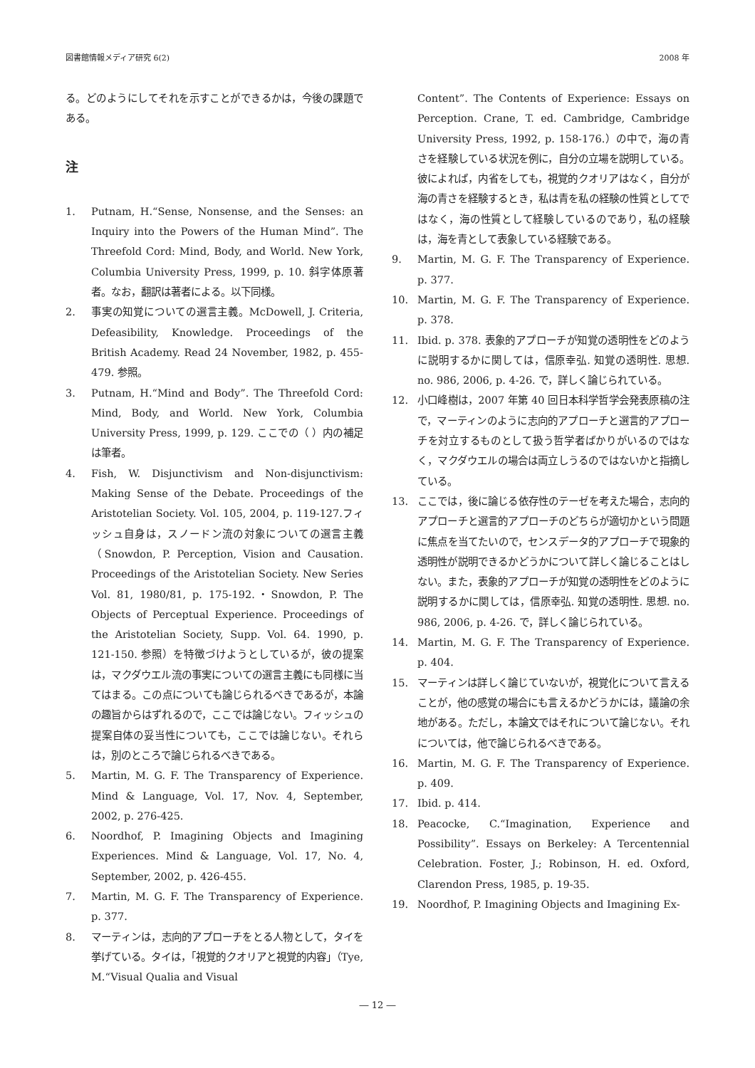図書館情報メディア研究 6(2) 2008 年
る。どのようにしてそれを示すことができるかは，今後の課題である。
注
1. Putnam, H.“Sense, Nonsense, and the Senses: an Inquiry into the Powers of the Human Mind”. The Threefold Cord: Mind, Body, and World. New York, Columbia University Press, 1999, p. 10. 斜字体原著者。なお，翻訳は著者による。以下同様。
2. 事実の知覚についての選言主義。McDowell, J. Criteria, Defeasibility, Knowledge. Proceedings of the British Academy. Read 24 November, 1982, p. 455-479. 参照。
3. Putnam, H.“Mind and Body”. The Threefold Cord: Mind, Body, and World. New York, Columbia University Press, 1999, p. 129. ここでの（ ）内の補足は筆者。
4. Fish, W. Disjunctivism and Non-disjunctivism: Making Sense of the Debate. Proceedings of the Aristotelian Society. Vol. 105, 2004, p. 119-127.フィッシュ自身は，スノードン流の対象についての選言主義（Snowdon, P. Perception, Vision and Causation. Proceedings of the Aristotelian Society. New Series Vol. 81, 1980/81, p. 175-192.・Snowdon, P. The Objects of Perceptual Experience. Proceedings of the Aristotelian Society, Supp. Vol. 64. 1990, p. 121-150. 参照）を特徴づけようとしているが，彼の提案は，マクダウエル流の事実についての選言主義にも同様に当てはまる。この点についても論じられるべきであるが，本論の趣旨からはずれるので，ここでは論じない。フィッシュの提案自体の妥当性についても，ここでは論じない。それらは，別のところで論じられるべきである。
5. Martin, M. G. F. The Transparency of Experience. Mind & Language, Vol. 17, Nov. 4, September, 2002, p. 276-425.
6. Noordhof, P. Imagining Objects and Imagining Experiences. Mind & Language, Vol. 17, No. 4, September, 2002, p. 426-455.
7. Martin, M. G. F. The Transparency of Experience. p. 377.
8. マーティンは，志向的アプローチをとる人物として，タイを挙げている。タイは，「視覚的クオリアと視覚的内容」（Tye, M.“Visual Qualia and Visual
Content”. The Contents of Experience: Essays on Perception. Crane, T. ed. Cambridge, Cambridge University Press, 1992, p. 158-176.）の中で，海の青さを経験している状況を例に，自分の立場を説明している。彼によれば，内省をしても，視覚的クオリアはなく，自分が海の青さを経験するとき，私は青を私の経験の性質としてではなく，海の性質として経験しているのであり，私の経験は，海を青として表象している経験である。
9. Martin, M. G. F. The Transparency of Experience. p. 377.
10. Martin, M. G. F. The Transparency of Experience. p. 378.
11. Ibid. p. 378. 表象的アプローチが知覚の透明性をどのように説明するかに関しては，信原幸弘. 知覚の透明性. 思想. no. 986, 2006, p. 4-26. で，詳しく論じられている。
12. 小口峰樹は，2007 年第 40 回日本科学哲学会発表原稿の注で，マーティンのように志向的アプローチと選言的アプローチを対立するものとして扱う哲学者ばかりがいるのではなく，マクダウエルの場合は両立しうるのではないかと指摘している。
13. ここでは，後に論じる依存性のテーゼを考えた場合，志向的アプローチと選言的アプローチのどちらが適切かという問題に焦点を当てたいので，センスデータ的アプローチで現象的透明性が説明できるかどうかについて詳しく論じることはしない。また，表象的アプローチが知覚の透明性をどのように説明するかに関しては，信原幸弘. 知覚の透明性. 思想. no. 986, 2006, p. 4-26. で，詳しく論じられている。
14. Martin, M. G. F. The Transparency of Experience. p. 404.
15. マーティンは詳しく論じていないが，視覚化について言えることが，他の感覚の場合にも言えるかどうかには，議論の余地がある。ただし，本論文ではそれについて論じない。それについては，他で論じられるべきである。
16. Martin, M. G. F. The Transparency of Experience. p. 409.
17. Ibid. p. 414.
18. Peacocke, C.“Imagination, Experience and Possibility”. Essays on Berkeley: A Tercentennial Celebration. Foster, J.; Robinson, H. ed. Oxford, Clarendon Press, 1985, p. 19-35.
19. Noordhof, P. Imagining Objects and Imagining Ex-
― 12 ―